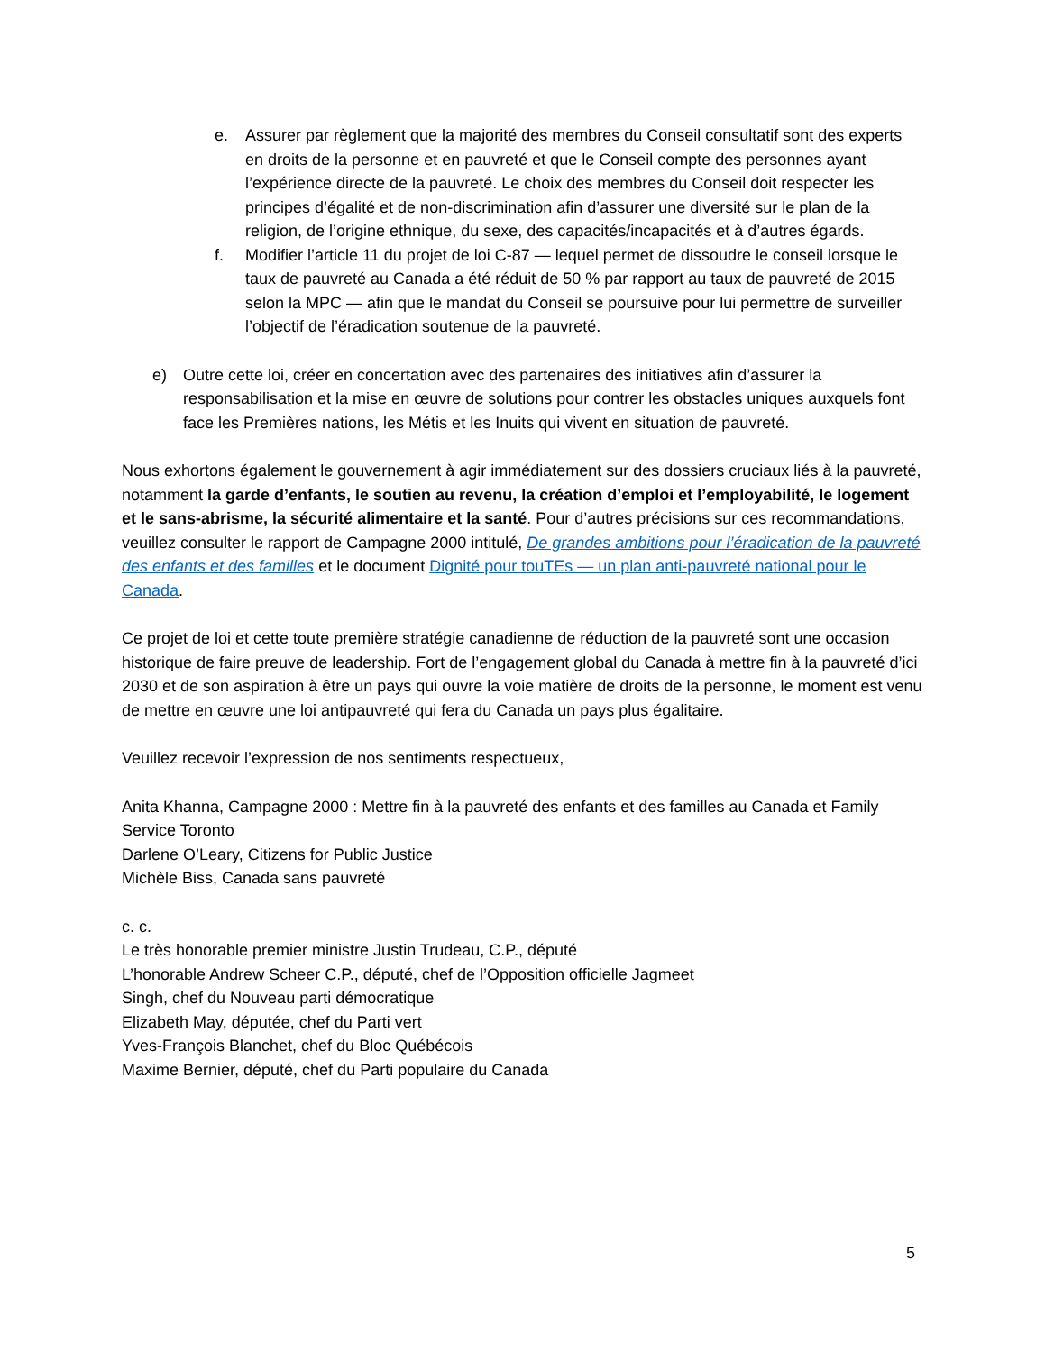e. Assurer par règlement que la majorité des membres du Conseil consultatif sont des experts en droits de la personne et en pauvreté et que le Conseil compte des personnes ayant l’expérience directe de la pauvreté. Le choix des membres du Conseil doit respecter les principes d’égalité et de non-discrimination afin d’assurer une diversité sur le plan de la religion, de l’origine ethnique, du sexe, des capacités/incapacités et à d’autres égards.
f. Modifier l’article 11 du projet de loi C-87 — lequel permet de dissoudre le conseil lorsque le taux de pauvreté au Canada a été réduit de 50 % par rapport au taux de pauvreté de 2015 selon la MPC — afin que le mandat du Conseil se poursuive pour lui permettre de surveiller l’objectif de l’éradication soutenue de la pauvreté.
e) Outre cette loi, créer en concertation avec des partenaires des initiatives afin d’assurer la responsabilisation et la mise en œuvre de solutions pour contrer les obstacles uniques auxquels font face les Premières nations, les Métis et les Inuits qui vivent en situation de pauvreté.
Nous exhortons également le gouvernement à agir immédiatement sur des dossiers cruciaux liés à la pauvreté, notamment la garde d’enfants, le soutien au revenu, la création d’emploi et l’employabilité, le logement et le sans-abrisme, la sécurité alimentaire et la santé. Pour d’autres précisions sur ces recommandations, veuillez consulter le rapport de Campagne 2000 intitulé, De grandes ambitions pour l’éradication de la pauvreté des enfants et des familles et le document Dignité pour touTEs — un plan anti-pauvreté national pour le Canada.
Ce projet de loi et cette toute première stratégie canadienne de réduction de la pauvreté sont une occasion historique de faire preuve de leadership. Fort de l’engagement global du Canada à mettre fin à la pauvreté d’ici 2030 et de son aspiration à être un pays qui ouvre la voie matière de droits de la personne, le moment est venu de mettre en œuvre une loi antipauvreté qui fera du Canada un pays plus égalitaire.
Veuillez recevoir l’expression de nos sentiments respectueux,
Anita Khanna, Campagne 2000 : Mettre fin à la pauvreté des enfants et des familles au Canada et Family Service Toronto
Darlene O’Leary, Citizens for Public Justice
Michèle Biss, Canada sans pauvreté
c. c.
Le très honorable premier ministre Justin Trudeau, C.P., député
L’honorable Andrew Scheer C.P., député, chef de l’Opposition officielle Jagmeet
Singh, chef du Nouveau parti démocratique
Elizabeth May, députée, chef du Parti vert
Yves-François Blanchet, chef du Bloc Québécois
Maxime Bernier, député, chef du Parti populaire du Canada
5